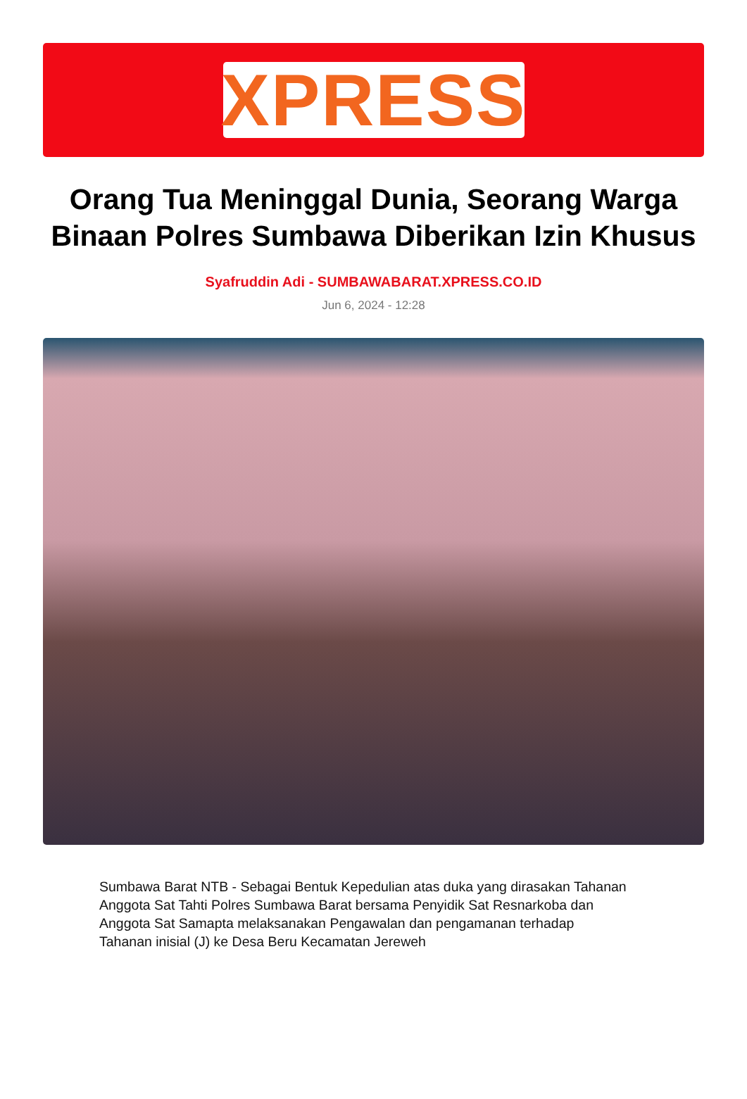XPRESS
Orang Tua Meninggal Dunia, Seorang Warga Binaan Polres Sumbawa Diberikan Izin Khusus
Syafruddin Adi - SUMBAWABARAT.XPRESS.CO.ID
Jun 6, 2024 - 12:28
Sumbawa Barat NTB - Sebagai Bentuk Kepedulian atas duka yang dirasakan Tahanan Anggota Sat Tahti Polres Sumbawa Barat bersama Penyidik Sat Resnarkoba dan Anggota Sat Samapta melaksanakan Pengawalan dan pengamanan terhadap Tahanan inisial (J) ke Desa Beru Kecamatan Jereweh